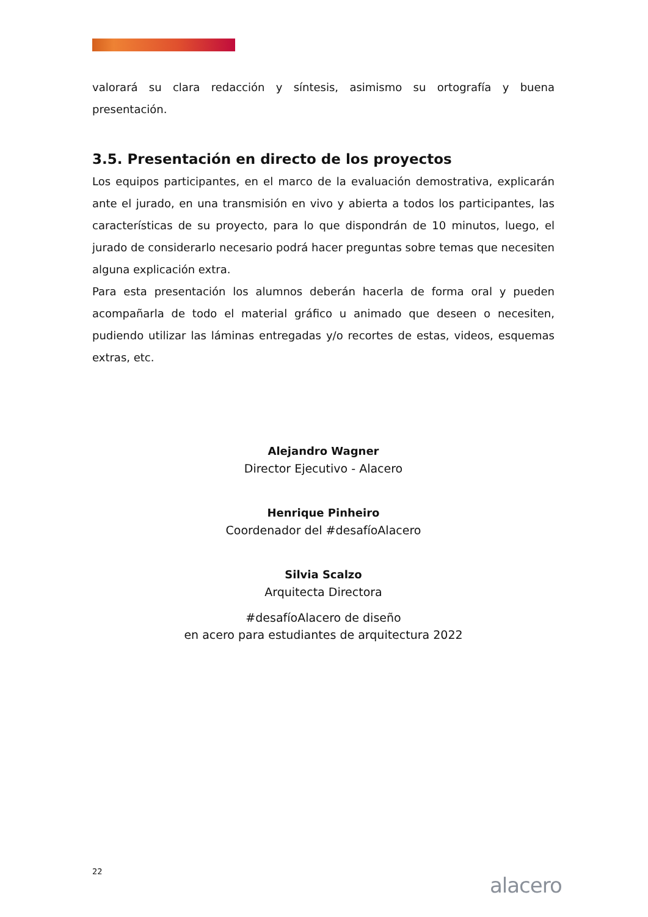valorará su clara redacción y síntesis, asimismo su ortografía y buena presentación.
3.5. Presentación en directo de los proyectos
Los equipos participantes, en el marco de la evaluación demostrativa, explicarán ante el jurado, en una transmisión en vivo y abierta a todos los participantes, las características de su proyecto, para lo que dispondrán de 10 minutos, luego, el jurado de considerarlo necesario podrá hacer preguntas sobre temas que necesiten alguna explicación extra.
Para esta presentación los alumnos deberán hacerla de forma oral y pueden acompañarla de todo el material gráfico u animado que deseen o necesiten, pudiendo utilizar las láminas entregadas y/o recortes de estas, videos, esquemas extras, etc.
Alejandro Wagner
Director Ejecutivo - Alacero
Henrique Pinheiro
Coordenador del #desafíoAlacero
Silvia Scalzo
Arquitecta Directora
#desafíoAlacero de diseño
en acero para estudiantes de arquitectura 2022
22
alacero